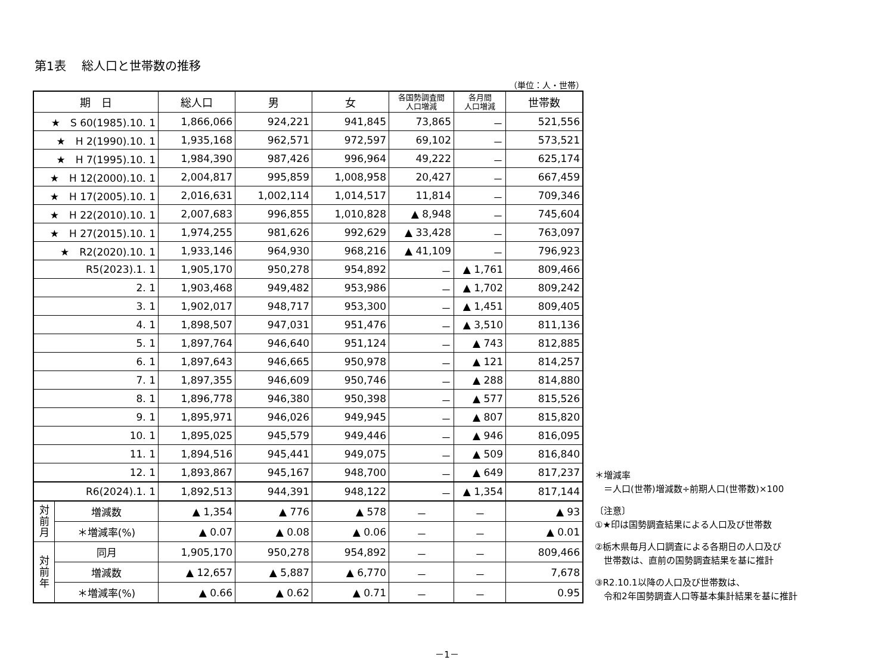第1表　 総人口と世帯数の推移
（単位：人・世帯）
| 期 日 | | 総人口 | 男 | 女 | 各国勢調査間 人口増減 | 各月間 人口増減 | 世帯数 |
| --- | --- | --- | --- | --- | --- | --- | --- |
| ★ S 60(1985).10. 1 | | 1,866,066 | 924,221 | 941,845 | 73,865 | － | 521,556 |
| ★ H 2(1990).10. 1 | | 1,935,168 | 962,571 | 972,597 | 69,102 | － | 573,521 |
| ★ H 7(1995).10. 1 | | 1,984,390 | 987,426 | 996,964 | 49,222 | － | 625,174 |
| ★ H 12(2000).10. 1 | | 2,004,817 | 995,859 | 1,008,958 | 20,427 | － | 667,459 |
| ★ H 17(2005).10. 1 | | 2,016,631 | 1,002,114 | 1,014,517 | 11,814 | － | 709,346 |
| ★ H 22(2010).10. 1 | | 2,007,683 | 996,855 | 1,010,828 | ▲ 8,948 | － | 745,604 |
| ★ H 27(2015).10. 1 | | 1,974,255 | 981,626 | 992,629 | ▲ 33,428 | － | 763,097 |
| ★ R2(2020).10. 1 | | 1,933,146 | 964,930 | 968,216 | ▲ 41,109 | － | 796,923 |
| R5(2023).1. 1 | | 1,905,170 | 950,278 | 954,892 | － | ▲ 1,761 | 809,466 |
| 2. 1 | | 1,903,468 | 949,482 | 953,986 | － | ▲ 1,702 | 809,242 |
| 3. 1 | | 1,902,017 | 948,717 | 953,300 | － | ▲ 1,451 | 809,405 |
| 4. 1 | | 1,898,507 | 947,031 | 951,476 | － | ▲ 3,510 | 811,136 |
| 5. 1 | | 1,897,764 | 946,640 | 951,124 | － | ▲ 743 | 812,885 |
| 6. 1 | | 1,897,643 | 946,665 | 950,978 | － | ▲ 121 | 814,257 |
| 7. 1 | | 1,897,355 | 946,609 | 950,746 | － | ▲ 288 | 814,880 |
| 8. 1 | | 1,896,778 | 946,380 | 950,398 | － | ▲ 577 | 815,526 |
| 9. 1 | | 1,895,971 | 946,026 | 949,945 | － | ▲ 807 | 815,820 |
| 10. 1 | | 1,895,025 | 945,579 | 949,446 | － | ▲ 946 | 816,095 |
| 11. 1 | | 1,894,516 | 945,441 | 949,075 | － | ▲ 509 | 816,840 |
| 12. 1 | | 1,893,867 | 945,167 | 948,700 | － | ▲ 649 | 817,237 |
| R6(2024).1. 1 | | 1,892,513 | 944,391 | 948,122 | － | ▲ 1,354 | 817,144 |
| 対 前 月 | 増減数 | ▲ 1,354 | ▲ 776 | ▲ 578 | － | － | ▲ 93 |
| | ＊増減率(%) | ▲ 0.07 | ▲ 0.08 | ▲ 0.06 | － | － | ▲ 0.01 |
| 対 前 年 | 同月 | 1,905,170 | 950,278 | 954,892 | － | － | 809,466 |
| | 増減数 | ▲ 12,657 | ▲ 5,887 | ▲ 6,770 | － | － | 7,678 |
| | ＊増減率(%) | ▲ 0.66 | ▲ 0.62 | ▲ 0.71 | － | － | 0.95 |
＊増減率
　＝人口(世帯)増減数÷前期人口(世帯数)×100
〔注意〕
①★印は国勢調査結果による人口及び世帯数
②栃木県毎月人口調査による各期日の人口及び
　世帯数は、直前の国勢調査結果を基に推計
③R2.10.1以降の人口及び世帯数は、
　令和2年国勢調査人口等基本集計結果を基に推計
－1－